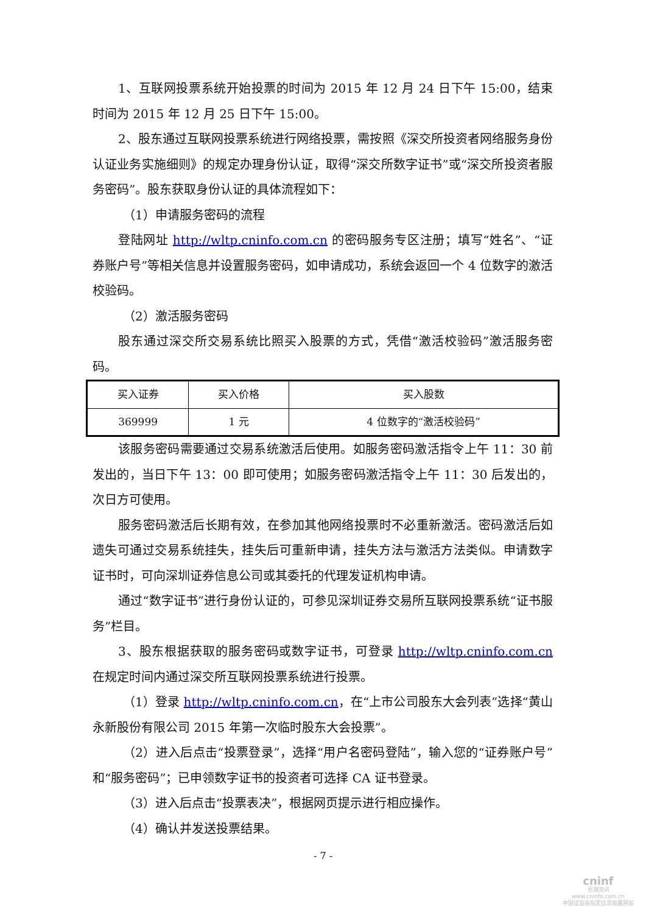1、互联网投票系统开始投票的时间为 2015 年 12 月 24 日下午 15:00，结束时间为 2015 年 12 月 25 日下午 15:00。
2、股东通过互联网投票系统进行网络投票，需按照《深交所投资者网络服务身份认证业务实施细则》的规定办理身份认证，取得“深交所数字证书”或“深交所投资者服务密码”。股东获取身份认证的具体流程如下：
（1）申请服务密码的流程
登陆网址 http://wltp.cninfo.com.cn 的密码服务专区注册；填写“姓名”、“证券账户号”等相关信息并设置服务密码，如申请成功，系统会返回一个 4 位数字的激活校验码。
（2）激活服务密码
股东通过深交所交易系统比照买入股票的方式，凭借“激活校验码”激活服务密码。
| 买入证券 | 买入价格 | 买入股数 |
| 369999 | 1 元 | 4 位数字的“激活校验码” |
该服务密码需要通过交易系统激活后使用。如服务密码激活指令上午 11：30 前发出的，当日下午 13：00 即可使用；如服务密码激活指令上午 11：30 后发出的，次日方可使用。
服务密码激活后长期有效，在参加其他网络投票时不必重新激活。密码激活后如遗失可通过交易系统挂失，挂失后可重新申请，挂失方法与激活方法类似。申请数字证书时，可向深圳证券信息公司或其委托的代理发证机构申请。
通过“数字证书”进行身份认证的，可参见深圳证券交易所互联网投票系统“证书服务”栏目。
3、股东根据获取的服务密码或数字证书，可登录 http://wltp.cninfo.com.cn 在规定时间内通过深交所互联网投票系统进行投票。
（1）登录 http://wltp.cninfo.com.cn，在“上市公司股东大会列表”选择“黄山永新股份有限公司 2015 年第一次临时股东大会投票”。
（2）进入后点击“投票登录”，选择“用户名密码登陆”，输入您的“证券账户号”和“服务密码”；已申领数字证书的投资者可选择 CA 证书登录。
（3）进入后点击“投票表决”，根据网页提示进行相应操作。
（4）确认并发送投票结果。
- 7 -
cninf
巨潮资讯
www.cninfo.com.cn
中国证监会指定信息披露网站